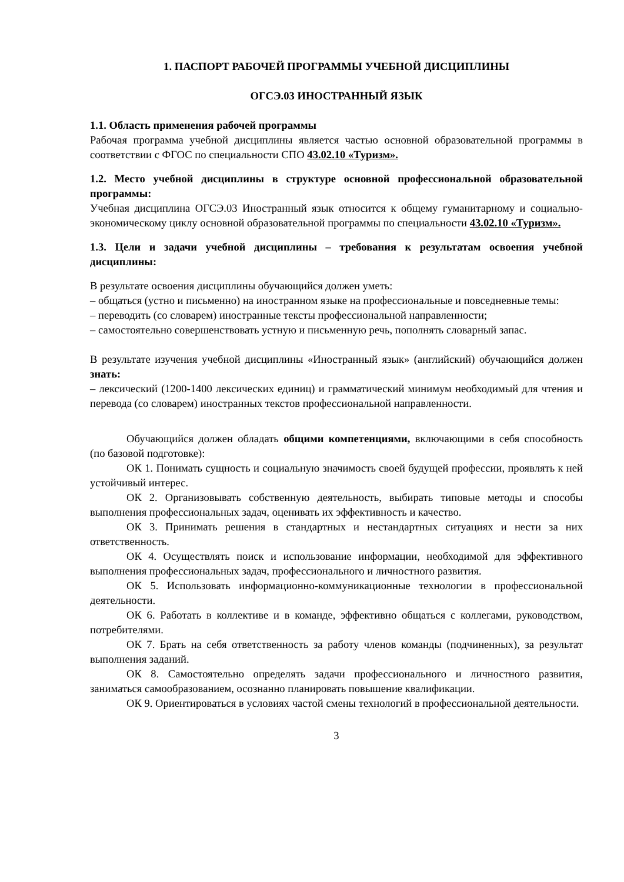1. ПАСПОРТ РАБОЧЕЙ ПРОГРАММЫ УЧЕБНОЙ ДИСЦИПЛИНЫ
ОГСЭ.03 ИНОСТРАННЫЙ ЯЗЫК
1.1. Область применения рабочей программы
Рабочая программа учебной дисциплины является частью основной образовательной программы в соответствии с ФГОС по специальности СПО 43.02.10 «Туризм».
1.2. Место учебной дисциплины в структуре основной профессиональной образовательной программы:
Учебная дисциплина ОГСЭ.03 Иностранный язык относится к общему гуманитарному и социально-экономическому циклу основной образовательной программы по специальности 43.02.10 «Туризм».
1.3. Цели и задачи учебной дисциплины – требования к результатам освоения учебной дисциплины:
В результате освоения дисциплины обучающийся должен уметь:
– общаться (устно и письменно) на иностранном языке на профессиональные и повседневные темы:
– переводить (со словарем) иностранные тексты профессиональной направленности;
– самостоятельно совершенствовать устную и письменную речь, пополнять словарный запас.
В результате изучения учебной дисциплины «Иностранный язык» (английский) обучающийся должен знать:
– лексический (1200-1400 лексических единиц) и грамматический минимум необходимый для чтения и перевода (со словарем) иностранных текстов профессиональной направленности.
Обучающийся должен обладать общими компетенциями, включающими в себя способность (по базовой подготовке):
ОК 1. Понимать сущность и социальную значимость своей будущей профессии, проявлять к ней устойчивый интерес.
ОК 2. Организовывать собственную деятельность, выбирать типовые методы и способы выполнения профессиональных задач, оценивать их эффективность и качество.
ОК 3. Принимать решения в стандартных и нестандартных ситуациях и нести за них ответственность.
ОК 4. Осуществлять поиск и использование информации, необходимой для эффективного выполнения профессиональных задач, профессионального и личностного развития.
ОК 5. Использовать информационно-коммуникационные технологии в профессиональной деятельности.
ОК 6. Работать в коллективе и в команде, эффективно общаться с коллегами, руководством, потребителями.
ОК 7. Брать на себя ответственность за работу членов команды (подчиненных), за результат выполнения заданий.
ОК 8. Самостоятельно определять задачи профессионального и личностного развития, заниматься самообразованием, осознанно планировать повышение квалификации.
ОК 9. Ориентироваться в условиях частой смены технологий в профессиональной деятельности.
3